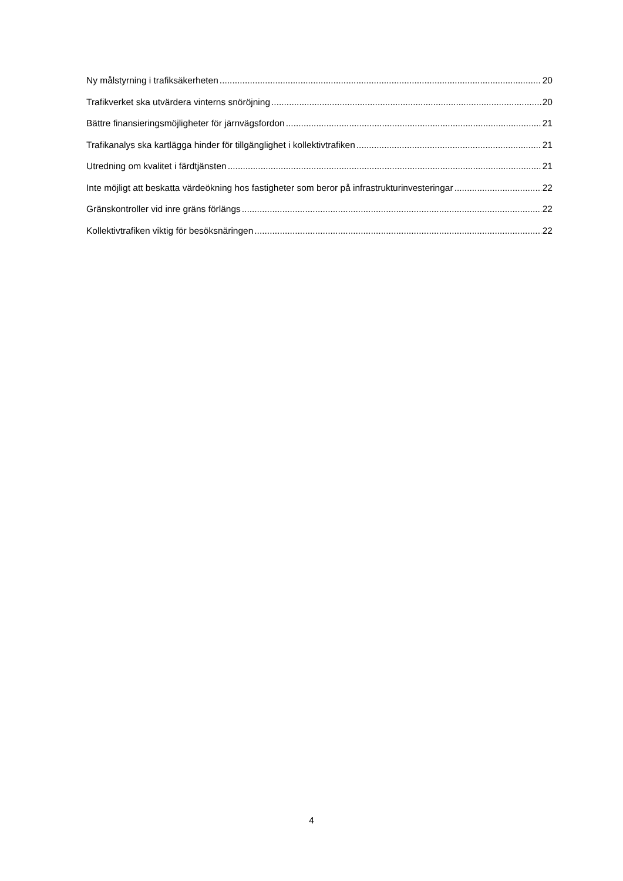Ny målstyrning i trafiksäkerheten 20
Trafikverket ska utvärdera vinterns snöröjning 20
Bättre finansieringsmöjligheter för järnvägsfordon 21
Trafikanalys ska kartlägga hinder för tillgänglighet i kollektivtrafiken 21
Utredning om kvalitet i färdtjänsten 21
Inte möjligt att beskatta värdeökning hos fastigheter som beror på infrastrukturinvesteringar 22
Gränskontroller vid inre gräns förlängs 22
Kollektivtrafiken viktig för besöksnäringen 22
4